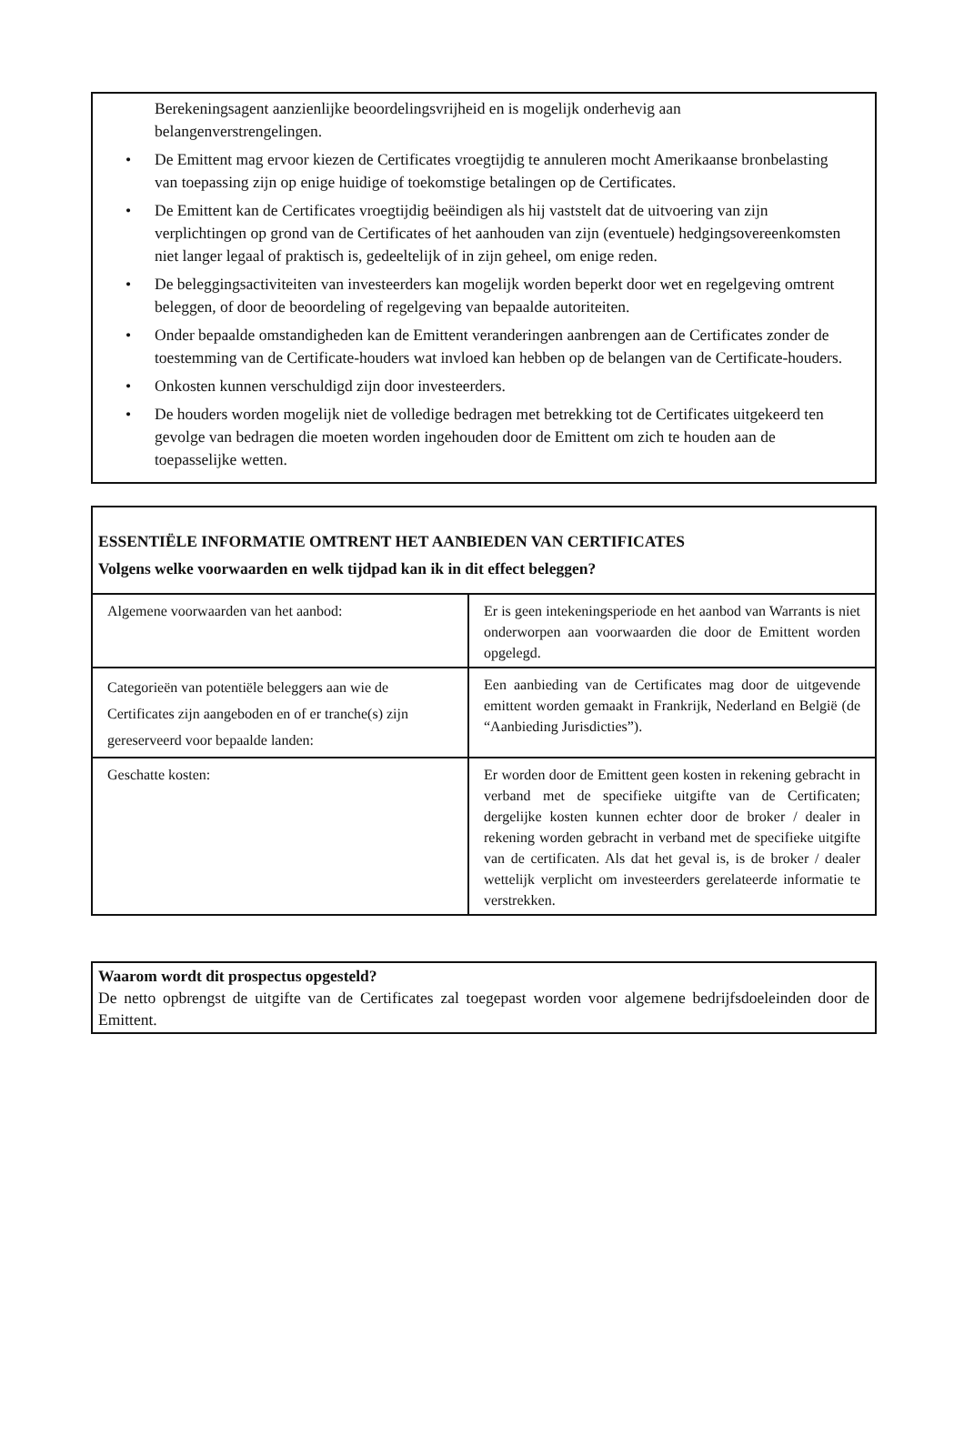Berekeningsagent aanzienlijke beoordelingsvrijheid en is mogelijk onderhevig aan belangenverstrengelingen.
• De Emittent mag ervoor kiezen de Certificates vroegtijdig te annuleren mocht Amerikaanse bronbelasting van toepassing zijn op enige huidige of toekomstige betalingen op de Certificates.
• De Emittent kan de Certificates vroegtijdig beëindigen als hij vaststelt dat de uitvoering van zijn verplichtingen op grond van de Certificates of het aanhouden van zijn (eventuele) hedgingsovereenkomsten niet langer legaal of praktisch is, gedeeltelijk of in zijn geheel, om enige reden.
• De beleggingsactiviteiten van investeerders kan mogelijk worden beperkt door wet en regelgeving omtrent beleggen, of door de beoordeling of regelgeving van bepaalde autoriteiten.
• Onder bepaalde omstandigheden kan de Emittent veranderingen aanbrengen aan de Certificates zonder de toestemming van de Certificate-houders wat invloed kan hebben op de belangen van de Certificate-houders.
• Onkosten kunnen verschuldigd zijn door investeerders.
• De houders worden mogelijk niet de volledige bedragen met betrekking tot de Certificates uitgekeerd ten gevolge van bedragen die moeten worden ingehouden door de Emittent om zich te houden aan de toepasselijke wetten.
ESSENTIËLE INFORMATIE OMTRENT HET AANBIEDEN VAN CERTIFICATES
Volgens welke voorwaarden en welk tijdpad kan ik in dit effect beleggen?
| Algemene voorwaarden van het aanbod: | Er is geen intekeningsperiode en het aanbod van Warrants is niet onderworpen aan voorwaarden die door de Emittent worden opgelegd. |
| Categorieën van potentiële beleggers aan wie de Certificates zijn aangeboden en of er tranche(s) zijn gereserveerd voor bepaalde landen: | Een aanbieding van de Certificates mag door de uitgevende emittent worden gemaakt in Frankrijk, Nederland en België (de “Aanbieding Jurisdicties”). |
| Geschatte kosten: | Er worden door de Emittent geen kosten in rekening gebracht in verband met de specifieke uitgifte van de Certificaten; dergelijke kosten kunnen echter door de broker / dealer in rekening worden gebracht in verband met de specifieke uitgifte van de certificaten. Als dat het geval is, is de broker / dealer wettelijk verplicht om investeerders gerelateerde informatie te verstrekken. |
Waarom wordt dit prospectus opgesteld?
De netto opbrengst de uitgifte van de Certificates zal toegepast worden voor algemene bedrijfsdoeleinden door de Emittent.